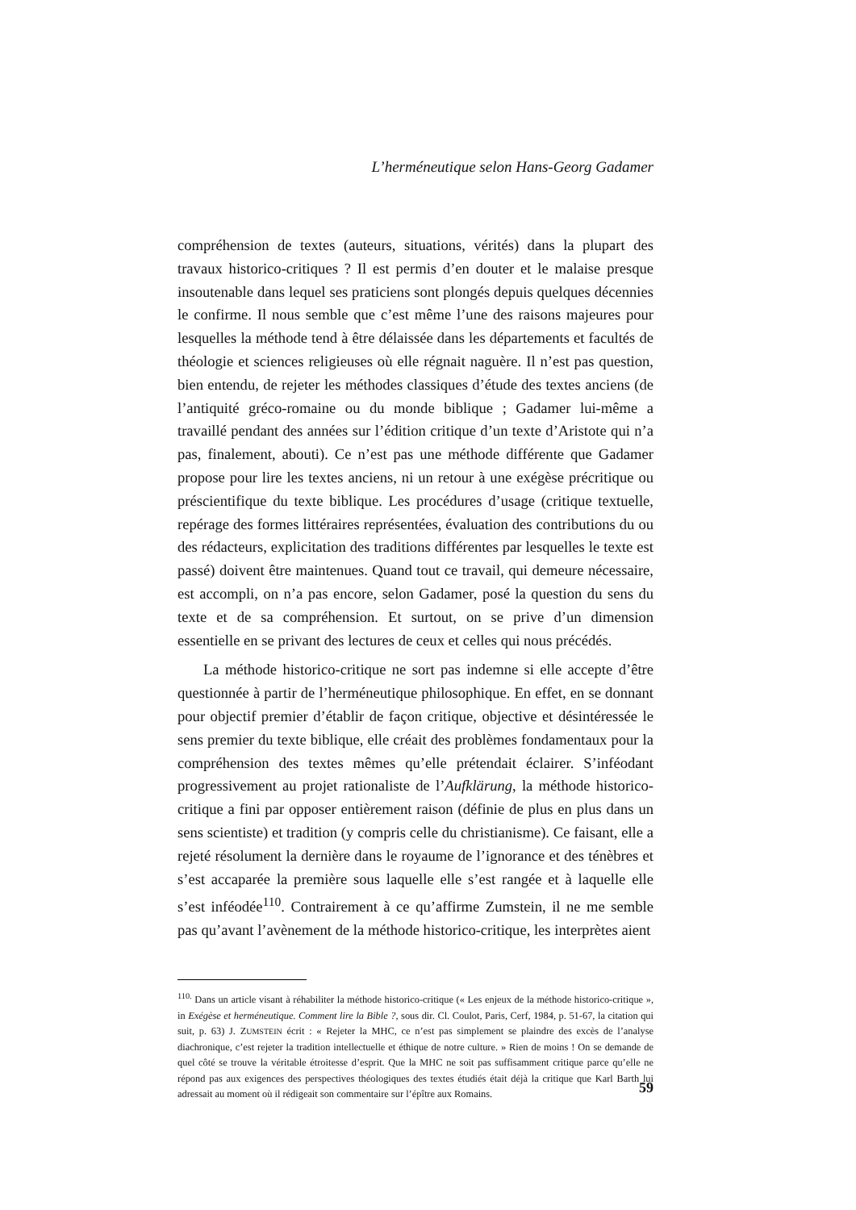L’herméneutique selon Hans-Georg Gadamer
compréhension de textes (auteurs, situations, vérités) dans la plupart des travaux historico-critiques ? Il est permis d’en douter et le malaise presque insoutenable dans lequel ses praticiens sont plongés depuis quelques décennies le confirme. Il nous semble que c’est même l’une des raisons majeures pour lesquelles la méthode tend à être délaissée dans les départements et facultés de théologie et sciences religieuses où elle régnait naguère. Il n’est pas question, bien entendu, de rejeter les méthodes classiques d’étude des textes anciens (de l’antiquité gréco-romaine ou du monde biblique ; Gadamer lui-même a travaillé pendant des années sur l’édition critique d’un texte d’Aristote qui n’a pas, finalement, abouti). Ce n’est pas une méthode différente que Gadamer propose pour lire les textes anciens, ni un retour à une exégèse précritique ou préscientifique du texte biblique. Les procédures d’usage (critique textuelle, repérage des formes littéraires représentées, évaluation des contributions du ou des rédacteurs, explicitation des traditions différentes par lesquelles le texte est passé) doivent être maintenues. Quand tout ce travail, qui demeure nécessaire, est accompli, on n’a pas encore, selon Gadamer, posé la question du sens du texte et de sa compréhension. Et surtout, on se prive d’un dimension essentielle en se privant des lectures de ceux et celles qui nous précédés.
La méthode historico-critique ne sort pas indemne si elle accepte d’être questionnée à partir de l’herméneutique philosophique. En effet, en se donnant pour objectif premier d’établir de façon critique, objective et désintéressée le sens premier du texte biblique, elle créait des problèmes fondamentaux pour la compréhension des textes mêmes qu’elle prétendait éclairer. S’inféodant progressivement au projet rationaliste de l’Aufklärung, la méthode historico-critique a fini par opposer entièrement raison (définie de plus en plus dans un sens scientiste) et tradition (y compris celle du christianisme). Ce faisant, elle a rejeté résolument la dernière dans le royaume de l’ignorance et des ténèbres et s’est accaparée la première sous laquelle elle s’est rangée et à laquelle elle s’est inféodée<sup>110</sup>. Contrairement à ce qu’affirme Zumstein, il ne me semble pas qu’avant l’avènement de la méthode historico-critique, les interprètes aient
<sup>110.</sup> Dans un article visant à réhabiliter la méthode historico-critique (« Les enjeux de la méthode historico-critique », in Exégèse et herméneutique. Comment lire la Bible ?, sous dir. Cl. Coulot, Paris, Cerf, 1984, p. 51-67, la citation qui suit, p. 63) J. ZUMSTEIN écrit : « Rejeter la MHC, ce n’est pas simplement se plaindre des excès de l’analyse diachronique, c’est rejeter la tradition intellectuelle et éthique de notre culture. » Rien de moins ! On se demande de quel côté se trouve la véritable étroitesse d’esprit. Que la MHC ne soit pas suffisamment critique parce qu’elle ne répond pas aux exigences des perspectives théologiques des textes étudiés était déjà la critique que Karl Barth lui adressait au moment où il rédigeait son commentaire sur l’épître aux Romains.
59